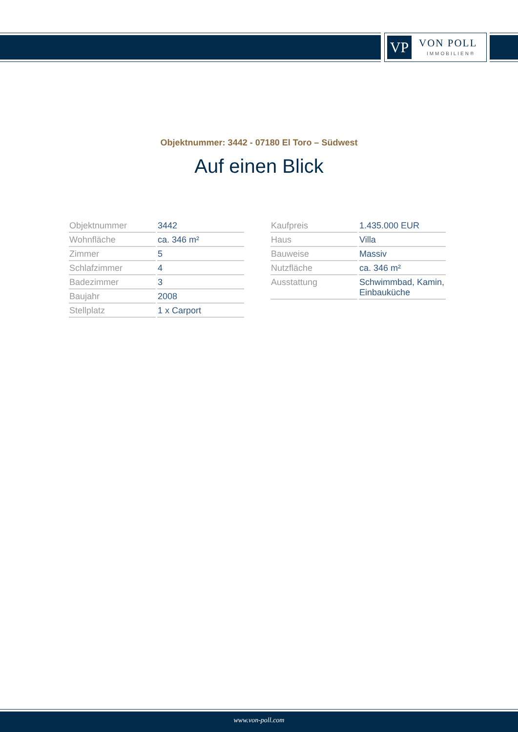VP VON POLL
IMMOBILIEN®
Objektnummer: 3442 - 07180 El Toro – Südwest
Auf einen Blick
| Objektnummer | 3442 |
| Wohnfläche | ca. 346 m² |
| Zimmer | 5 |
| Schlafzimmer | 4 |
| Badezimmer | 3 |
| Baujahr | 2008 |
| Stellplatz | 1 x Carport |
| Kaufpreis | 1.435.000 EUR |
| Haus | Villa |
| Bauweise | Massiv |
| Nutzfläche | ca. 346 m² |
| Ausstattung | Schwimmbad, Kamin, Einbauküche |
www.von-poll.com